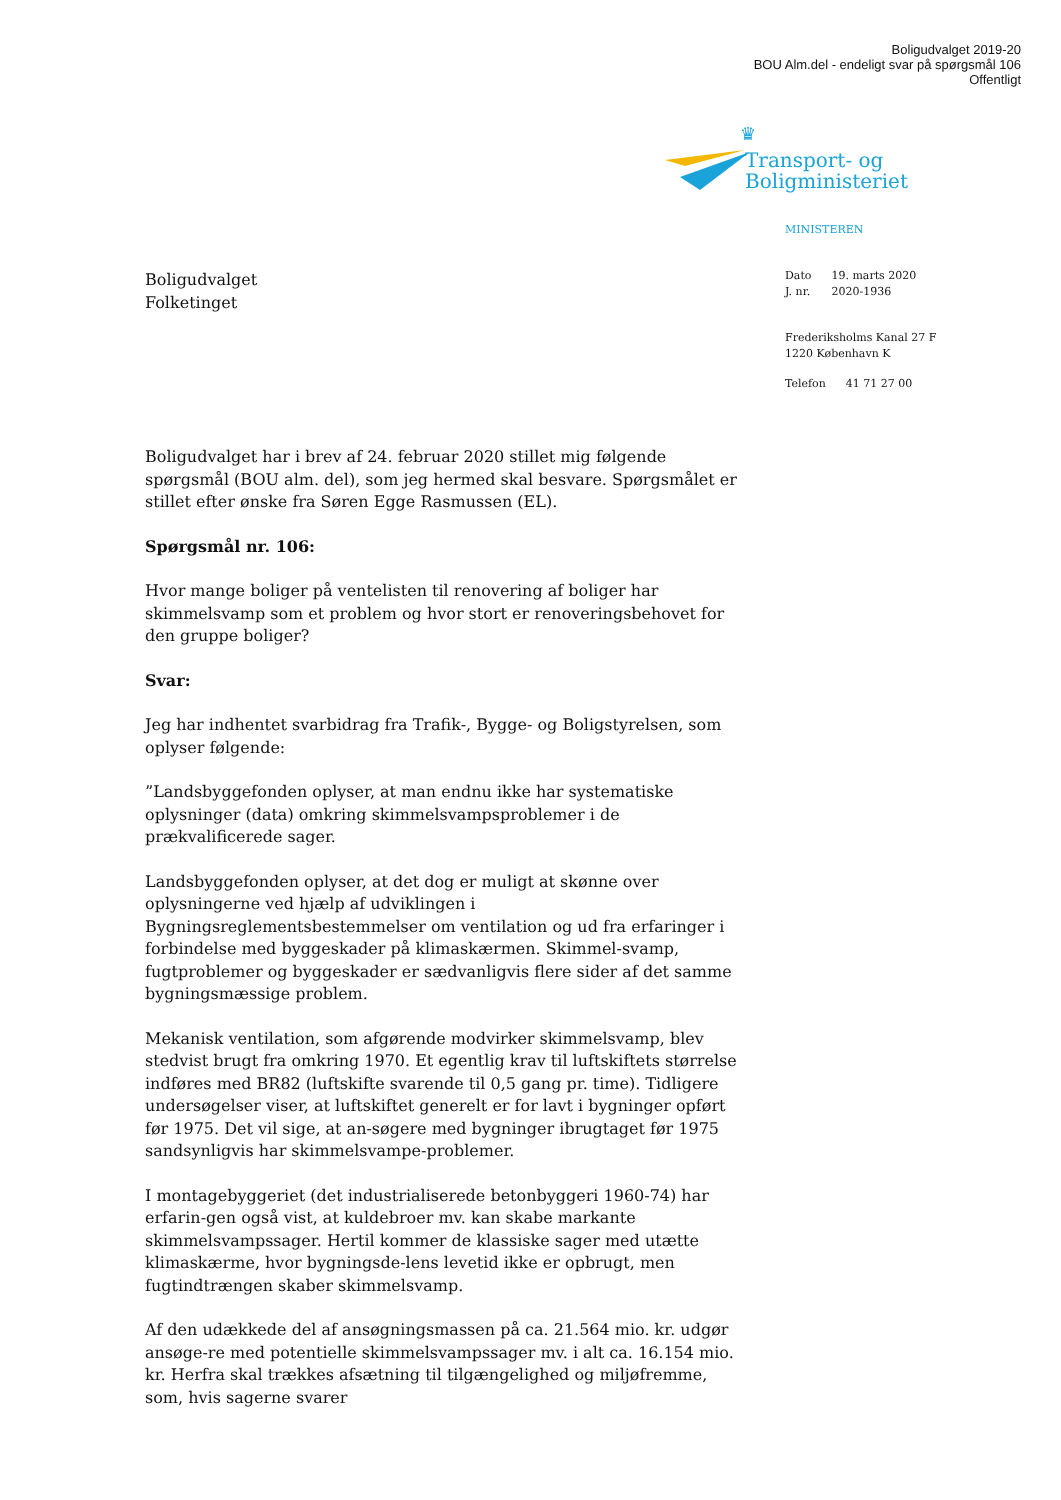Boligudvalget 2019-20
BOU Alm.del - endeligt svar på spørgsmål 106
Offentligt
♛
Transport- og
Boligministeriet
MINISTEREN
| Dato | 19. marts 2020 |
| J. nr. | 2020-1936 |
Frederiksholms Kanal 27 F
1220 København K
| Telefon | 41 71 27 00 |
Boligudvalget
Folketinget
Boligudvalget har i brev af 24. februar 2020 stillet mig følgende spørgsmål (BOU alm. del), som jeg hermed skal besvare. Spørgsmålet er stillet efter ønske fra Søren Egge Rasmussen (EL).
Spørgsmål nr. 106:
Hvor mange boliger på ventelisten til renovering af boliger har skimmelsvamp som et problem og hvor stort er renoveringsbehovet for den gruppe boliger?
Svar:
Jeg har indhentet svarbidrag fra Trafik-, Bygge- og Boligstyrelsen, som oplyser følgende:
”Landsbyggefonden oplyser, at man endnu ikke har systematiske oplysninger (data) omkring skimmelsvampsproblemer i de prækvalificerede sager.
Landsbyggefonden oplyser, at det dog er muligt at skønne over oplysningerne ved hjælp af udviklingen i Bygningsreglementsbestemmelser om ventilation og ud fra erfaringer i forbindelse med byggeskader på klimaskærmen. Skimmel-svamp, fugtproblemer og byggeskader er sædvanligvis flere sider af det samme bygningsmæssige problem.
Mekanisk ventilation, som afgørende modvirker skimmelsvamp, blev stedvist brugt fra omkring 1970. Et egentlig krav til luftskiftets størrelse indføres med BR82 (luftskifte svarende til 0,5 gang pr. time). Tidligere undersøgelser viser, at luftskiftet generelt er for lavt i bygninger opført før 1975. Det vil sige, at an-søgere med bygninger ibrugtaget før 1975 sandsynligvis har skimmelsvampe-problemer.
I montagebyggeriet (det industrialiserede betonbyggeri 1960-74) har erfarin-gen også vist, at kuldebroer mv. kan skabe markante skimmelsvampssager. Hertil kommer de klassiske sager med utætte klimaskærme, hvor bygningsde-lens levetid ikke er opbrugt, men fugtindtrængen skaber skimmelsvamp.
Af den udækkede del af ansøgningsmassen på ca. 21.564 mio. kr. udgør ansøge-re med potentielle skimmelsvampssager mv. i alt ca. 16.154 mio. kr. Herfra skal trækkes afsætning til tilgængelighed og miljøfremme, som, hvis sagerne svarer